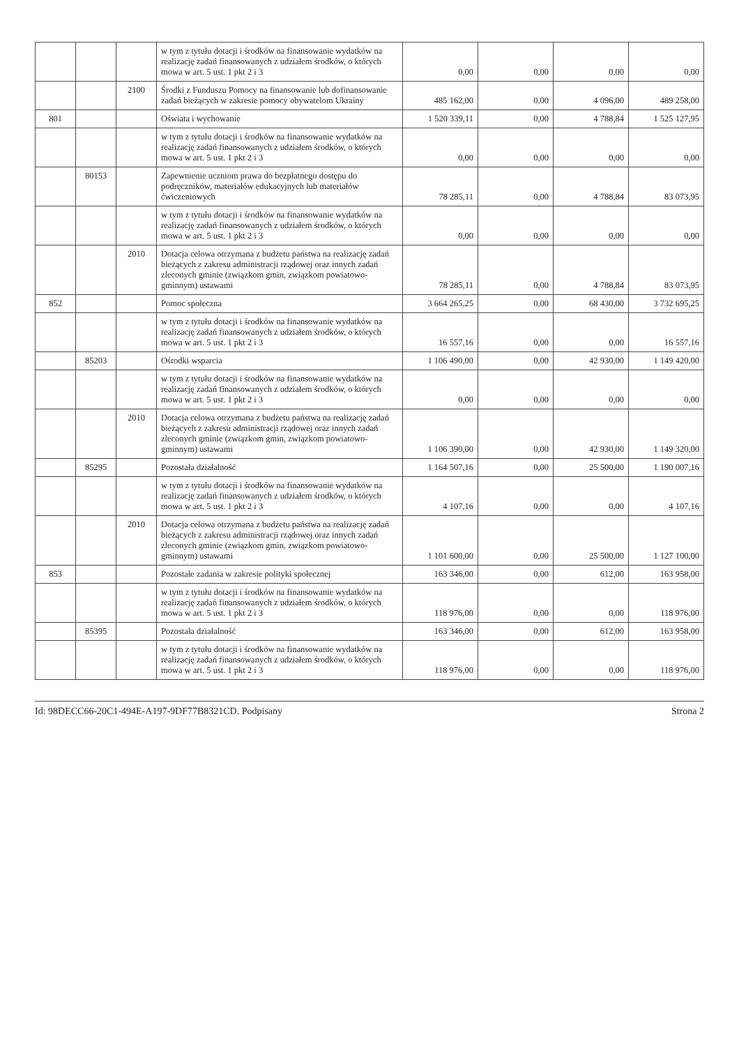| | | | w tym z tytułu dotacji i środków na finansowanie wydatków na realizację zadań finansowanych z udziałem środków, o których mowa w art. 5 ust. 1 pkt 2 i 3 | 0,00 | 0,00 | 0,00 | 0,00 |
| | | 2100 | Środki z Funduszu Pomocy na finansowanie lub dofinansowanie zadań bieżących w zakresie pomocy obywatelom Ukrainy | 485 162,00 | 0,00 | 4 096,00 | 489 258,00 |
| 801 | | | Oświata i wychowanie | 1 520 339,11 | 0,00 | 4 788,84 | 1 525 127,95 |
| | | | w tym z tytułu dotacji i środków na finansowanie wydatków na realizację zadań finansowanych z udziałem środków, o których mowa w art. 5 ust. 1 pkt 2 i 3 | 0,00 | 0,00 | 0,00 | 0,00 |
| | 80153 | | Zapewnienie uczniom prawa do bezpłatnego dostępu do podręczników, materiałów edukacyjnych lub materiałów ćwiczeniowych | 78 285,11 | 0,00 | 4 788,84 | 83 073,95 |
| | | | w tym z tytułu dotacji i środków na finansowanie wydatków na realizację zadań finansowanych z udziałem środków, o których mowa w art. 5 ust. 1 pkt 2 i 3 | 0,00 | 0,00 | 0,00 | 0,00 |
| | | 2010 | Dotacja celowa otrzymana z budżetu państwa na realizację zadań bieżących z zakresu administracji rządowej oraz innych zadań zleconych gminie (związkom gmin, związkom powiatowo-gminnym) ustawami | 78 285,11 | 0,00 | 4 788,84 | 83 073,95 |
| 852 | | | Pomoc społeczna | 3 664 265,25 | 0,00 | 68 430,00 | 3 732 695,25 |
| | | | w tym z tytułu dotacji i środków na finansowanie wydatków na realizację zadań finansowanych z udziałem środków, o których mowa w art. 5 ust. 1 pkt 2 i 3 | 16 557,16 | 0,00 | 0,00 | 16 557,16 |
| | 85203 | | Ośrodki wsparcia | 1 106 490,00 | 0,00 | 42 930,00 | 1 149 420,00 |
| | | | w tym z tytułu dotacji i środków na finansowanie wydatków na realizację zadań finansowanych z udziałem środków, o których mowa w art. 5 ust. 1 pkt 2 i 3 | 0,00 | 0,00 | 0,00 | 0,00 |
| | | 2010 | Dotacja celowa otrzymana z budżetu państwa na realizację zadań bieżących z zakresu administracji rządowej oraz innych zadań zleconych gminie (związkom gmin, związkom powiatowo-gminnym) ustawami | 1 106 390,00 | 0,00 | 42 930,00 | 1 149 320,00 |
| | 85295 | | Pozostała działalność | 1 164 507,16 | 0,00 | 25 500,00 | 1 190 007,16 |
| | | | w tym z tytułu dotacji i środków na finansowanie wydatków na realizację zadań finansowanych z udziałem środków, o których mowa w art. 5 ust. 1 pkt 2 i 3 | 4 107,16 | 0,00 | 0,00 | 4 107,16 |
| | | 2010 | Dotacja celowa otrzymana z budżetu państwa na realizację zadań bieżących z zakresu administracji rządowej oraz innych zadań zleconych gminie (związkom gmin, związkom powiatowo-gminnym) ustawami | 1 101 600,00 | 0,00 | 25 500,00 | 1 127 100,00 |
| 853 | | | Pozostałe zadania w zakresie polityki społecznej | 163 346,00 | 0,00 | 612,00 | 163 958,00 |
| | | | w tym z tytułu dotacji i środków na finansowanie wydatków na realizację zadań finansowanych z udziałem środków, o których mowa w art. 5 ust. 1 pkt 2 i 3 | 118 976,00 | 0,00 | 0,00 | 118 976,00 |
| | 85395 | | Pozostała działalność | 163 346,00 | 0,00 | 612,00 | 163 958,00 |
| | | | w tym z tytułu dotacji i środków na finansowanie wydatków na realizację zadań finansowanych z udziałem środków, o których mowa w art. 5 ust. 1 pkt 2 i 3 | 118 976,00 | 0,00 | 0,00 | 118 976,00 |
Id: 98DECC66-20C1-494E-A197-9DF77B8321CD. Podpisany Strona 2